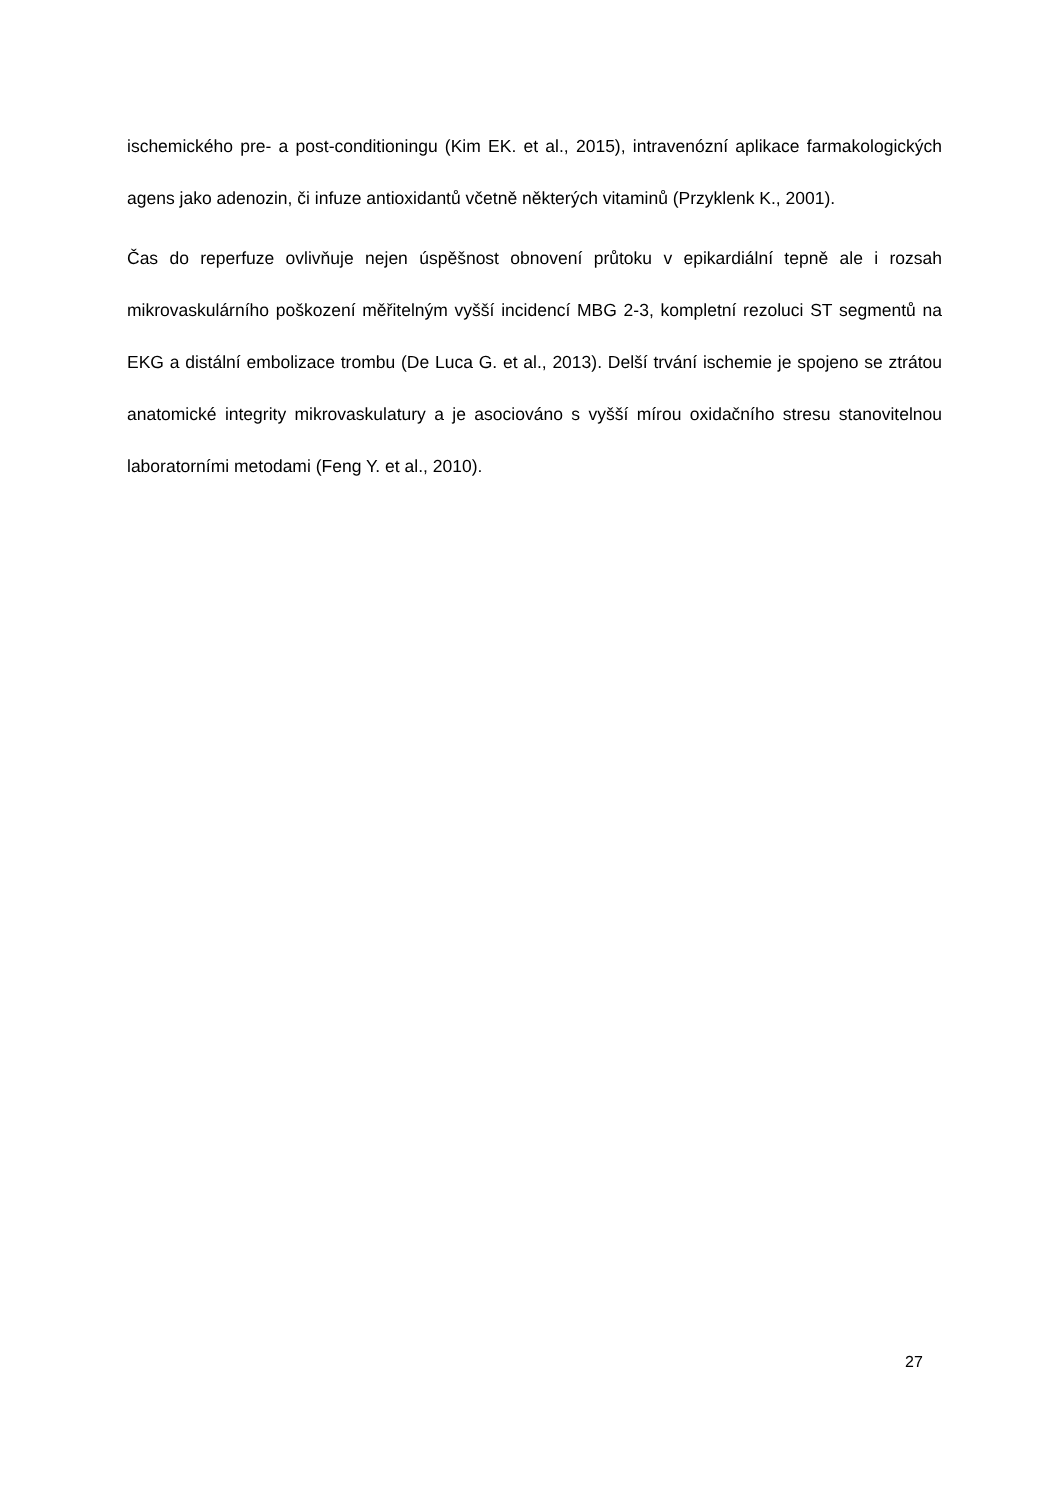ischemického pre- a post-conditioningu (Kim EK. et al., 2015), intravenózní aplikace farmakologických agens jako adenozin, či infuze antioxidantů včetně některých vitaminů (Przyklenk K., 2001).
Čas do reperfuze ovlivňuje nejen úspěšnost obnovení průtoku v epikardiální tepně ale i rozsah mikrovaskulárního poškození měřitelným vyšší incidencí MBG 2-3, kompletní rezoluci ST segmentů na EKG a distální embolizace trombu (De Luca G. et al., 2013). Delší trvání ischemie je spojeno se ztrátou anatomické integrity mikrovaskulatury a je asociováno s vyšší mírou oxidačního stresu stanovitelnou laboratorními metodami (Feng Y. et al., 2010).
27